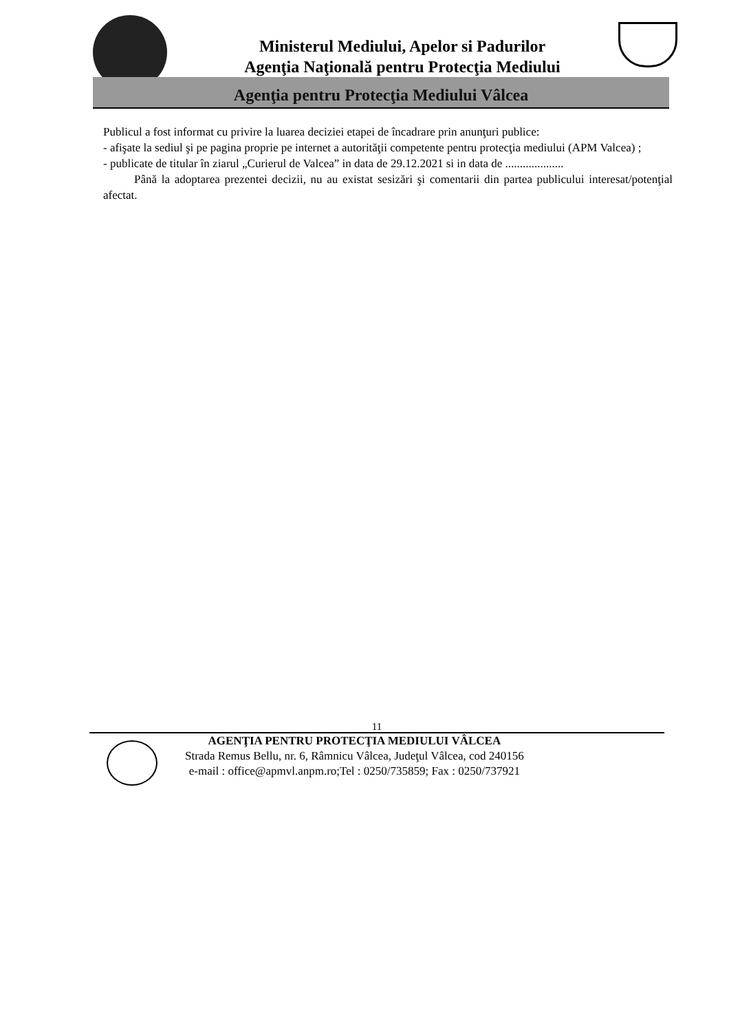Ministerul Mediului, Apelor si Padurilor
Agenţia Naţională pentru Protecţia Mediului
Agenţia pentru Protecţia Mediului Vâlcea
Publicul a fost informat cu privire la luarea deciziei etapei de încadrare prin anunţuri publice:
- afişate la sediul şi pe pagina proprie pe internet a autorităţii competente pentru protecţia mediului (APM Valcea) ;
- publicate de titular în ziarul „Curierul de Valcea” in data de 29.12.2021 si in data de ....................
Până la adoptarea prezentei decizii, nu au existat sesizări şi comentarii din partea publicului interesat/potenţial afectat.
11
AGENŢIA PENTRU PROTECŢIA MEDIULUI VÂLCEA
Strada Remus Bellu, nr. 6, Râmnicu Vâlcea, Judeţul Vâlcea, cod 240156
e-mail : office@apmvl.anpm.ro;Tel : 0250/735859; Fax : 0250/737921